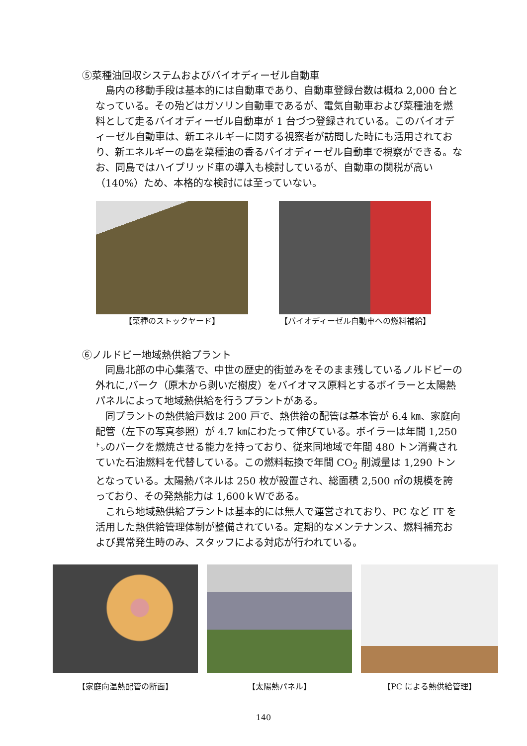⑤菜種油回収システムおよびバイオディーゼル自動車
島内の移動手段は基本的には自動車であり、自動車登録台数は概ね 2,000 台となっている。その殆どはガソリン自動車であるが、電気自動車および菜種油を燃料として走るバイオディーゼル自動車が 1 台づつ登録されている。このバイオディーゼル自動車は、新エネルギーに関する視察者が訪問した時にも活用されており、新エネルギーの島を菜種油の香るバイオディーゼル自動車で視察ができる。なお、同島ではハイブリッド車の導入も検討しているが、自動車の関税が高い（140%）ため、本格的な検討には至っていない。
【菜種のストックヤード】 【バイオディーゼル自動車への燃料補給】
⑥ノルドビー地域熱供給プラント
同島北部の中心集落で、中世の歴史的街並みをそのまま残しているノルドビーの外れに,バーク（原木から剥いだ樹皮）をバイオマス原料とするボイラーと太陽熱パネルによって地域熱供給を行うプラントがある。
同プラントの熱供給戸数は 200 戸で、熱供給の配管は基本管が 6.4 ㎞、家庭向配管（左下の写真参照）が 4.7 ㎞にわたって伸びている。ボイラーは年間 1,250 ㌧のバークを燃焼させる能力を持っており、従来同地域で年間 480 トン消費されていた石油燃料を代替している。この燃料転換で年間 CO<sub>2</sub> 削減量は 1,290 トンとなっている。太陽熱パネルは 250 枚が設置され、総面積 2,500 ㎡の規模を誇っており、その発熱能力は 1,600ｋＷである。
これら地域熱供給プラントは基本的には無人で運営されており、PC など IT を活用した熱供給管理体制が整備されている。定期的なメンテナンス、燃料補充および異常発生時のみ、スタッフによる対応が行われている。
【家庭向温熱配管の断面】 【太陽熱パネル】 【PC による熱供給管理】
140